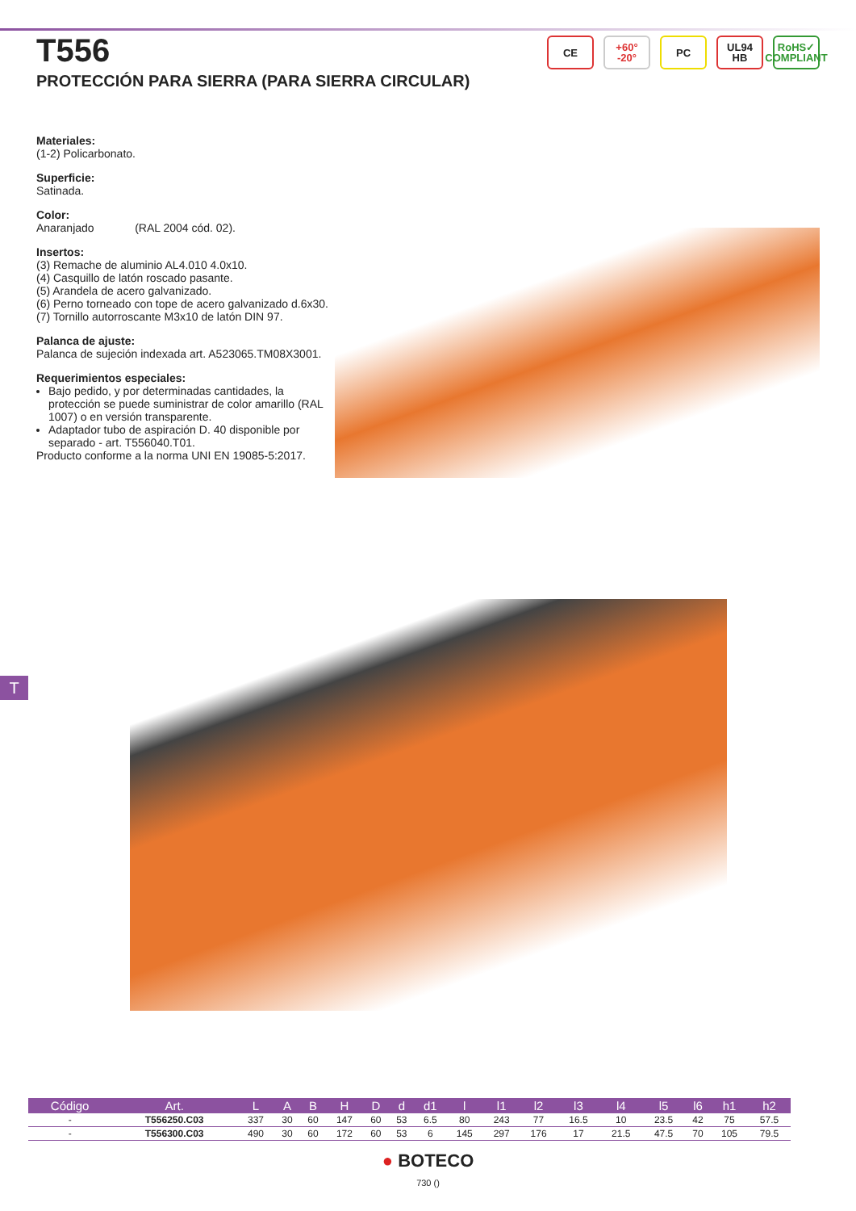T556
PROTECCIÓN PARA SIERRA (PARA SIERRA CIRCULAR)
CE +60°
-20°
PC UL94
HB
RoHS✓
COMPLIANT
Materiales:
(1-2) Policarbonato.
Superficie:
Satinada.
Color:
Anaranjado (RAL 2004 cód. 02).
Insertos:
(3) Remache de aluminio AL4.010 4.0x10.
(4) Casquillo de latón roscado pasante.
(5) Arandela de acero galvanizado.
(6) Perno torneado con tope de acero galvanizado d.6x30.
(7) Tornillo autorroscante M3x10 de latón DIN 97.
Palanca de ajuste:
Palanca de sujeción indexada art. A523065.TM08X3001.
Requerimientos especiales:
Bajo pedido, y por determinadas cantidades, la protección se puede suministrar de color amarillo (RAL 1007) o en versión transparente.
Adaptador tubo de aspiración D. 40 disponible por separado - art. T556040.T01.
Producto conforme a la norma UNI EN 19085-5:2017.
T
| Código | Art. | L | A | B | H | D | d | d1 | l | l1 | l2 | l3 | l4 | l5 | l6 | h1 | h2 |
| --- | --- | --- | --- | --- | --- | --- | --- | --- | --- | --- | --- | --- | --- | --- | --- | --- | --- |
| - | T556250.C03 | 337 | 30 | 60 | 147 | 60 | 53 | 6.5 | 80 | 243 | 77 | 16.5 | 10 | 23.5 | 42 | 75 | 57.5 |
| - | T556300.C03 | 490 | 30 | 60 | 172 | 60 | 53 | 6 | 145 | 297 | 176 | 17 | 21.5 | 47.5 | 70 | 105 | 79.5 |
● BOTECO
730 ()